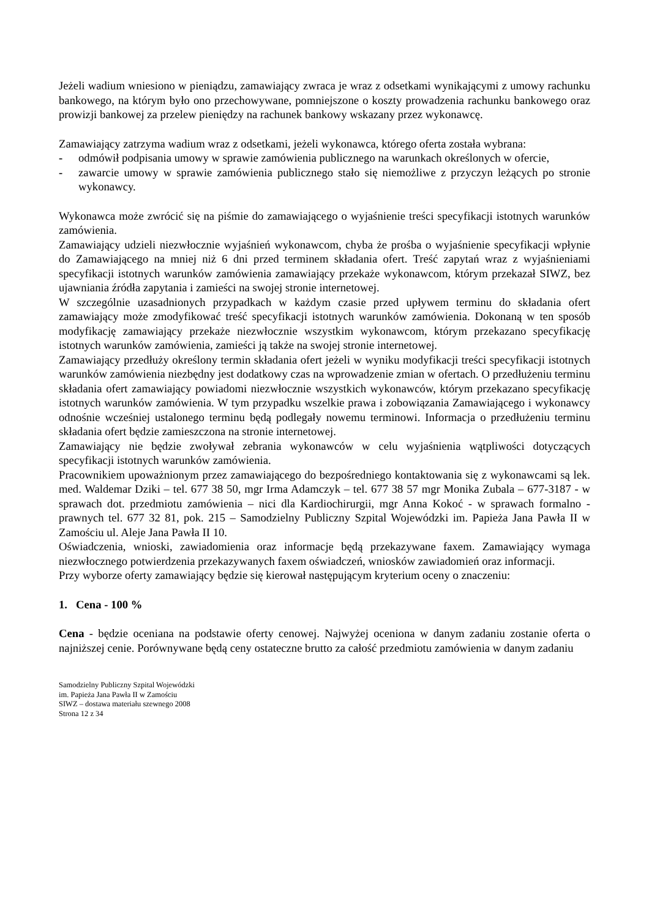Jeżeli wadium wniesiono w pieniądzu, zamawiający zwraca je wraz z odsetkami wynikającymi z umowy rachunku bankowego, na którym było ono przechowywane, pomniejszone o koszty prowadzenia rachunku bankowego oraz prowizji bankowej za przelew pieniędzy na rachunek bankowy wskazany przez wykonawcę.
Zamawiający zatrzyma wadium wraz z odsetkami, jeżeli wykonawca, którego oferta została wybrana:
- odmówił podpisania umowy w sprawie zamówienia publicznego na warunkach określonych w ofercie,
- zawarcie umowy w sprawie zamówienia publicznego stało się niemożliwe z przyczyn leżących po stronie wykonawcy.
Wykonawca może zwrócić się na piśmie do zamawiającego o wyjaśnienie treści specyfikacji istotnych warunków zamówienia.
Zamawiający udzieli niezwłocznie wyjaśnień wykonawcom, chyba że prośba o wyjaśnienie specyfikacji wpłynie do Zamawiającego na mniej niż 6 dni przed terminem składania ofert. Treść zapytań wraz z wyjaśnieniami specyfikacji istotnych warunków zamówienia zamawiający przekaże wykonawcom, którym przekazał SIWZ, bez ujawniania źródła zapytania i zamieści na swojej stronie internetowej.
W szczególnie uzasadnionych przypadkach w każdym czasie przed upływem terminu do składania ofert zamawiający może zmodyfikować treść specyfikacji istotnych warunków zamówienia. Dokonaną w ten sposób modyfikację zamawiający przekaże niezwłocznie wszystkim wykonawcom, którym przekazano specyfikację istotnych warunków zamówienia, zamieści ją także na swojej stronie internetowej.
Zamawiający przedłuży określony termin składania ofert jeżeli w wyniku modyfikacji treści specyfikacji istotnych warunków zamówienia niezbędny jest dodatkowy czas na wprowadzenie zmian w ofertach. O przedłużeniu terminu składania ofert zamawiający powiadomi niezwłocznie wszystkich wykonawców, którym przekazano specyfikację istotnych warunków zamówienia. W tym przypadku wszelkie prawa i zobowiązania Zamawiającego i wykonawcy odnośnie wcześniej ustalonego terminu będą podlegały nowemu terminowi. Informacja o przedłużeniu terminu składania ofert będzie zamieszczona na stronie internetowej.
Zamawiający nie będzie zwoływał zebrania wykonawców w celu wyjaśnienia wątpliwości dotyczących specyfikacji istotnych warunków zamówienia.
Pracownikiem upoważnionym przez zamawiającego do bezpośredniego kontaktowania się z wykonawcami są lek. med. Waldemar Dziki – tel. 677 38 50, mgr Irma Adamczyk – tel. 677 38 57 mgr Monika Zubala – 677-3187 - w sprawach dot. przedmiotu zamówienia – nici dla Kardiochirurgii, mgr Anna Kokoć - w sprawach formalno - prawnych tel. 677 32 81, pok. 215 – Samodzielny Publiczny Szpital Wojewódzki im. Papieża Jana Pawła II w Zamościu ul. Aleje Jana Pawła II 10.
Oświadczenia, wnioski, zawiadomienia oraz informacje będą przekazywane faxem. Zamawiający wymaga niezwłocznego potwierdzenia przekazywanych faxem oświadczeń, wniosków zawiadomień oraz informacji.
Przy wyborze oferty zamawiający będzie się kierował następującym kryterium oceny o znaczeniu:
1. Cena - 100 %
Cena - będzie oceniana na podstawie oferty cenowej. Najwyżej oceniona w danym zadaniu zostanie oferta o najniższej cenie. Porównywane będą ceny ostateczne brutto za całość przedmiotu zamówienia w danym zadaniu
Samodzielny Publiczny Szpital Wojewódzki
im. Papieża Jana Pawła II w Zamościu
SIWZ – dostawa materiału szewnego 2008
Strona 12 z 34